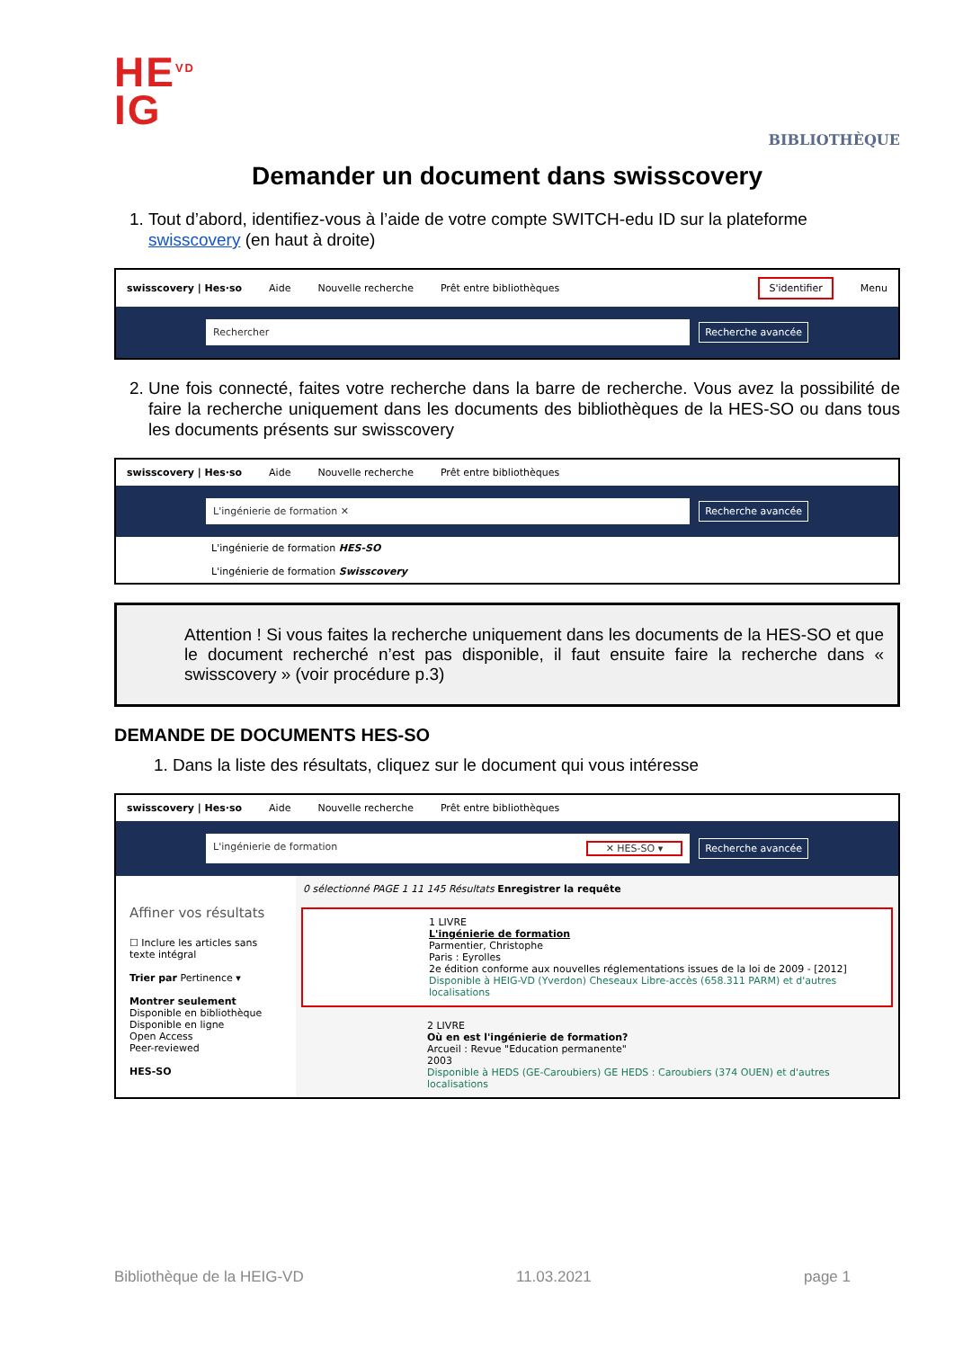HE<sup>VD</sup>
IG
BIBLIOTHÈQUE
Demander un document dans swisscovery
1. Tout d’abord, identifiez-vous à l’aide de votre compte SWITCH-edu ID sur la plateforme swisscovery (en haut à droite)
swisscovery | Hes·so Aide Nouvelle recherche Prêt entre bibliothèques S'identifier Menu
Rechercher
Recherche avancée
2. Une fois connecté, faites votre recherche dans la barre de recherche. Vous avez la possibilité de faire la recherche uniquement dans les documents des bibliothèques de la HES-SO ou dans tous les documents présents sur swisscovery
swisscovery | Hes·so Aide Nouvelle recherche Prêt entre bibliothèques
L'ingénierie de formation ✕
Recherche avancée
L'ingénierie de formation HES-SO
L'ingénierie de formation Swisscovery
Attention ! Si vous faites la recherche uniquement dans les documents de la HES-SO et que le document recherché n’est pas disponible, il faut ensuite faire la recherche dans « swisscovery » (voir procédure p.3)
DEMANDE DE DOCUMENTS HES-SO
1. Dans la liste des résultats, cliquez sur le document qui vous intéresse
swisscovery | Hes·so Aide Nouvelle recherche Prêt entre bibliothèques
L'ingénierie de formation ✕ HES-SO ▾
Recherche avancée
Affiner vos résultats
☐ Inclure les articles sans texte intégral
Trier par Pertinence ▾
Montrer seulement
Disponible en bibliothèque
Disponible en ligne
Open Access
Peer-reviewed
HES-SO
0 sélectionné PAGE 1 11 145 Résultats Enregistrer la requête
1 LIVRE
L'ingénierie de formation
Parmentier, Christophe
Paris : Eyrolles
2e édition conforme aux nouvelles réglementations issues de la loi de 2009 - [2012]
Disponible à HEIG-VD (Yverdon) Cheseaux Libre-accès (658.311 PARM) et d'autres localisations
2 LIVRE
Où en est l'ingénierie de formation?
Arcueil : Revue "Education permanente"
2003
Disponible à HEDS (GE-Caroubiers) GE HEDS : Caroubiers (374 OUEN) et d'autres localisations
Bibliothèque de la HEIG-VD 11.03.2021 page 1